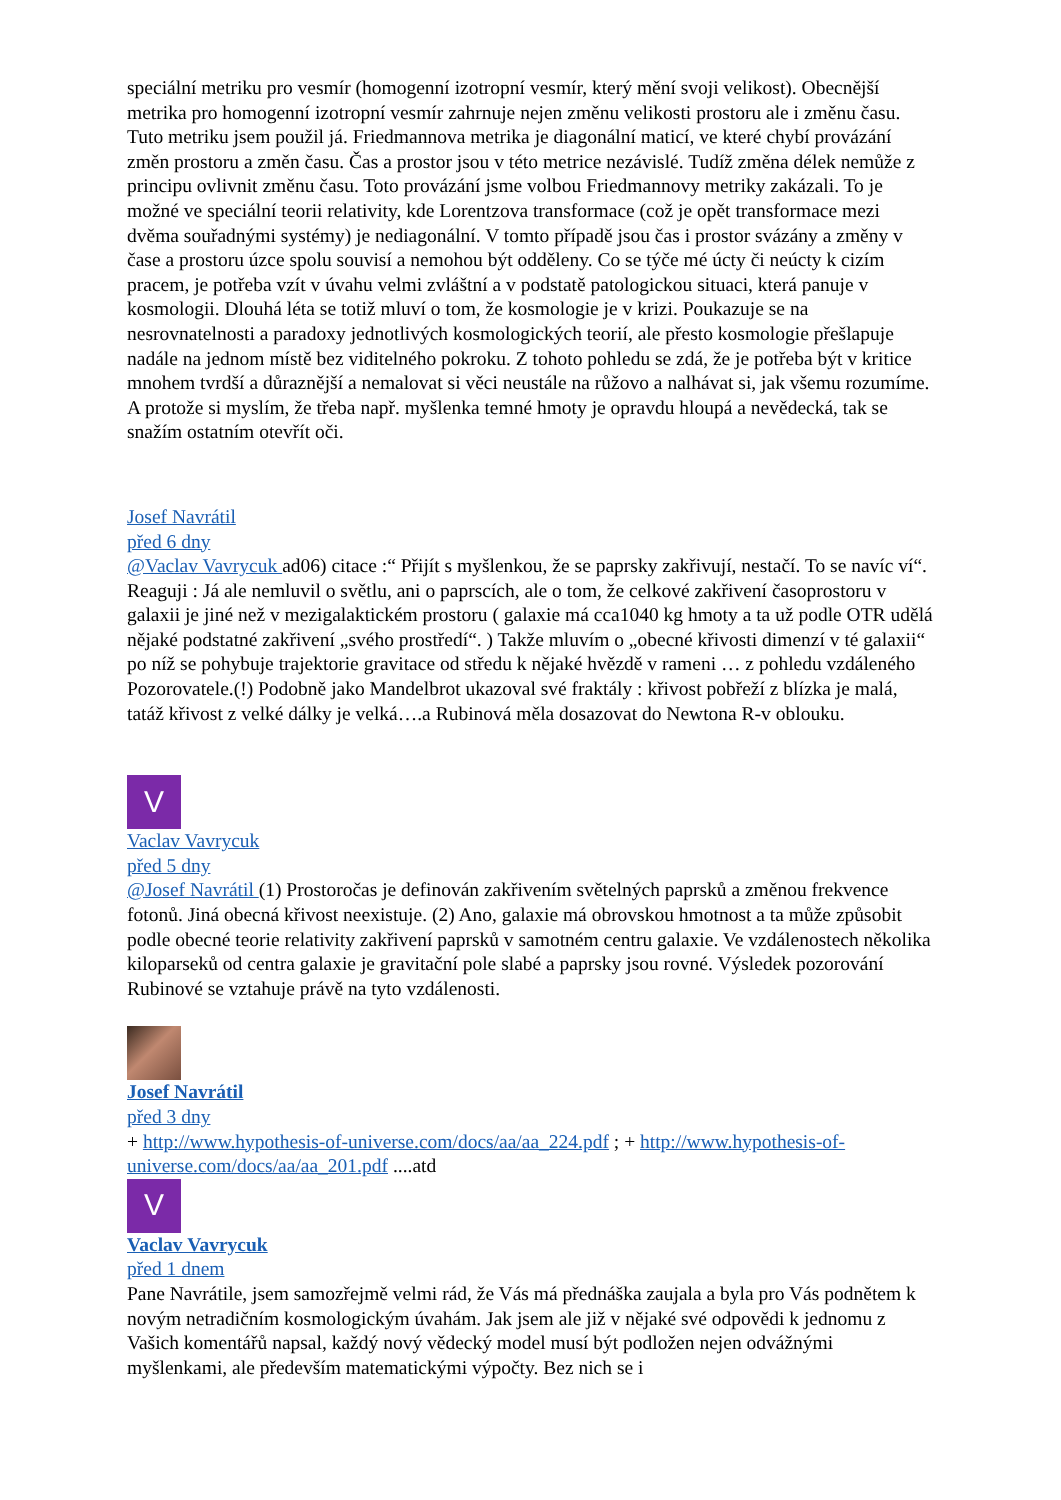speciální metriku pro vesmír (homogenní izotropní vesmír, který mění svoji velikost). Obecnější metrika pro homogenní izotropní vesmír zahrnuje nejen změnu velikosti prostoru ale i změnu času. Tuto metriku jsem použil já. Friedmannova metrika je diagonální maticí, ve které chybí provázání změn prostoru a změn času. Čas a prostor jsou v této metrice nezávislé. Tudíž změna délek nemůže z principu ovlivnit změnu času. Toto provázání jsme volbou Friedmannovy metriky zakázali. To je možné ve speciální teorii relativity, kde Lorentzova transformace (což je opět transformace mezi dvěma souřadnými systémy) je nediagonální. V tomto případě jsou čas i prostor svázány a změny v čase a prostoru úzce spolu souvisí a nemohou být odděleny. Co se týče mé úcty či neúcty k cizím pracem, je potřeba vzít v úvahu velmi zvláštní a v podstatě patologickou situaci, která panuje v kosmologii. Dlouhá léta se totiž mluví o tom, že kosmologie je v krizi. Poukazuje se na nesrovnatelnosti a paradoxy jednotlivých kosmologických teorií, ale přesto kosmologie přešlapuje nadále na jednom místě bez viditelného pokroku. Z tohoto pohledu se zdá, že je potřeba být v kritice mnohem tvrdší a důraznější a nemalovat si věci neustále na růžovo a nalhávat si, jak všemu rozumíme. A protože si myslím, že třeba např. myšlenka temné hmoty je opravdu hloupá a nevědecká, tak se snažím ostatním otevřít oči.
Josef Navrátil
před 6 dny
@Vaclav Vavrycuk ad06) citace :“ Přijít s myšlenkou, že se paprsky zakřivují, nestačí. To se navíc ví“. Reaguji : Já ale nemluvil o světlu, ani o paprscích, ale o tom, že celkové zakřivení časoprostoru v galaxii je jiné než v mezigalaktickém prostoru ( galaxie má cca1040 kg hmoty a ta už podle OTR udělá nějaké podstatné zakřivení „svého prostředí“. ) Takže mluvím o „obecné křivosti dimenzí v té galaxii“ po níž se pohybuje trajektorie gravitace od středu k nějaké hvězdě v rameni … z pohledu vzdáleného Pozorovatele.(!) Podobně jako Mandelbrot ukazoval své fraktály : křivost pobřeží z blízka je malá, tatáž křivost z velké dálky je velká….a Rubinová měla dosazovat do Newtona R-v oblouku.
V
Vaclav Vavrycuk
před 5 dny
@Josef Navrátil (1) Prostoročas je definován zakřivením světelných paprsků a změnou frekvence fotonů. Jiná obecná křivost neexistuje. (2) Ano, galaxie má obrovskou hmotnost a ta může způsobit podle obecné teorie relativity zakřivení paprsků v samotném centru galaxie. Ve vzdálenostech několika kiloparseků od centra galaxie je gravitační pole slabé a paprsky jsou rovné. Výsledek pozorování Rubinové se vztahuje právě na tyto vzdálenosti.
Josef Navrátil
před 3 dny
+ http://www.hypothesis-of-universe.com/docs/aa/aa_224.pdf ; + http://www.hypothesis-of-universe.com/docs/aa/aa_201.pdf ....atd
V
Vaclav Vavrycuk
před 1 dnem
Pane Navrátile, jsem samozřejmě velmi rád, že Vás má přednáška zaujala a byla pro Vás podnětem k novým netradičním kosmologickým úvahám. Jak jsem ale již v nějaké své odpovědi k jednomu z Vašich komentářů napsal, každý nový vědecký model musí být podložen nejen odvážnými myšlenkami, ale především matematickými výpočty. Bez nich se i